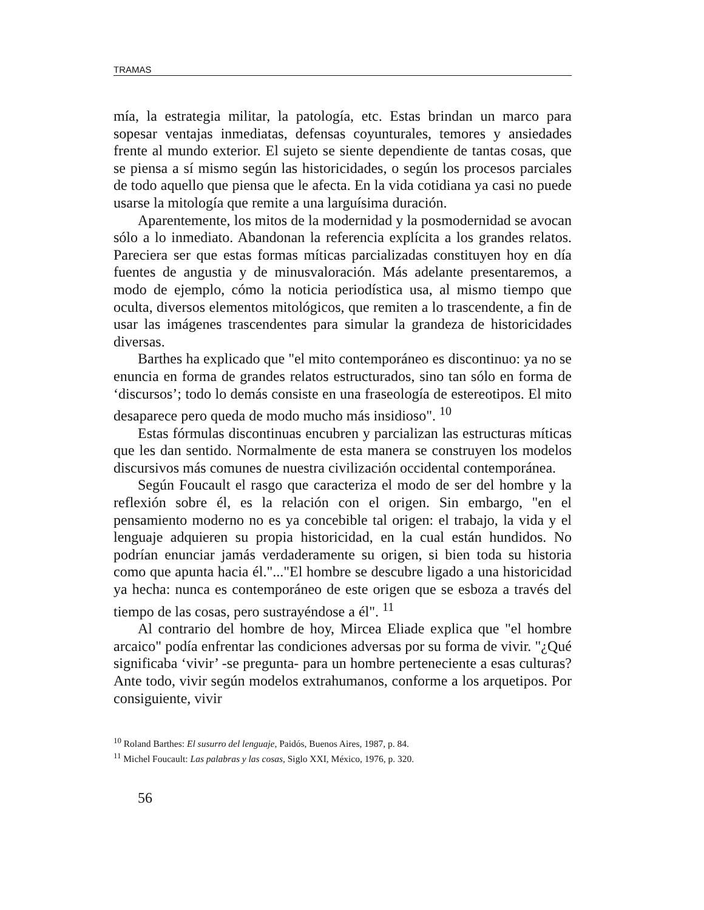TRAMAS
mía, la estrategia militar, la patología, etc. Estas brindan un marco para sopesar ventajas inmediatas, defensas coyunturales, temores y ansiedades frente al mundo exterior. El sujeto se siente dependiente de tantas cosas, que se piensa a sí mismo según las historicidades, o según los procesos parciales de todo aquello que piensa que le afecta. En la vida cotidiana ya casi no puede usarse la mitología que remite a una larguísima duración.
Aparentemente, los mitos de la modernidad y la posmodernidad se avocan sólo a lo inmediato. Abandonan la referencia explícita a los grandes relatos. Pareciera ser que estas formas míticas parcializadas constituyen hoy en día fuentes de angustia y de minusvaloración. Más adelante presentaremos, a modo de ejemplo, cómo la noticia periodística usa, al mismo tiempo que oculta, diversos elementos mitológicos, que remiten a lo trascendente, a fin de usar las imágenes trascendentes para simular la grandeza de historicidades diversas.
Barthes ha explicado que "el mito contemporáneo es discontinuo: ya no se enuncia en forma de grandes relatos estructurados, sino tan sólo en forma de ‘discursos’; todo lo demás consiste en una fraseología de estereotipos. El mito desaparece pero queda de modo mucho más insidioso". <sup>10</sup>
Estas fórmulas discontinuas encubren y parcializan las estructuras míticas que les dan sentido. Normalmente de esta manera se construyen los modelos discursivos más comunes de nuestra civilización occidental contemporánea.
Según Foucault el rasgo que caracteriza el modo de ser del hombre y la reflexión sobre él, es la relación con el origen. Sin embargo, "en el pensamiento moderno no es ya concebible tal origen: el trabajo, la vida y el lenguaje adquieren su propia historicidad, en la cual están hundidos. No podrían enunciar jamás verdaderamente su origen, si bien toda su historia como que apunta hacia él."..."El hombre se descubre ligado a una historicidad ya hecha: nunca es contemporáneo de este origen que se esboza a través del tiempo de las cosas, pero sustrayéndose a él". <sup>11</sup>
Al contrario del hombre de hoy, Mircea Eliade explica que "el hombre arcaico" podía enfrentar las condiciones adversas por su forma de vivir. "¿Qué significaba ‘vivir’ -se pregunta- para un hombre perteneciente a esas culturas? Ante todo, vivir según modelos extrahumanos, conforme a los arquetipos. Por consiguiente, vivir
<sup>10</sup> Roland Barthes: El susurro del lenguaje, Paidós, Buenos Aires, 1987, p. 84.
<sup>11</sup> Michel Foucault: Las palabras y las cosas, Siglo XXI, México, 1976, p. 320.
56